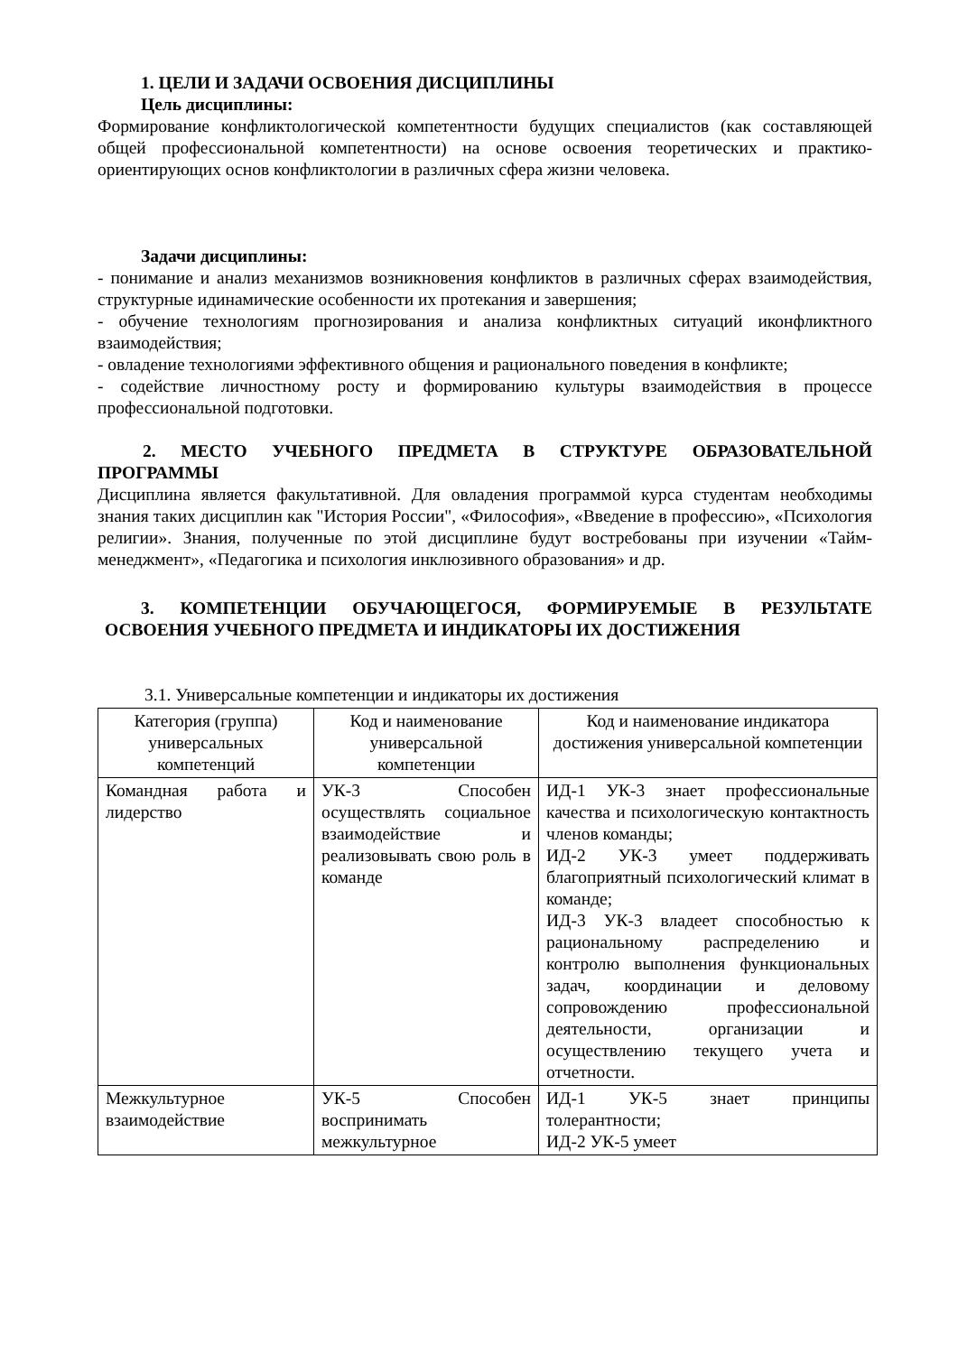1. ЦЕЛИ И ЗАДАЧИ ОСВОЕНИЯ ДИСЦИПЛИНЫ
Цель дисциплины:
Формирование конфликтологической компетентности будущих специалистов (как составляющей общей профессиональной компетентности) на основе освоения теоретических и практико-ориентирующих основ конфликтологии в различных сфера жизни человека.
Задачи дисциплины:
- понимание и анализ механизмов возникновения конфликтов в различных сферах взаимодействия, структурные идинамические особенности их протекания и завершения;
- обучение технологиям прогнозирования и анализа конфликтных ситуаций иконфликтного взаимодействия;
- овладение технологиями эффективного общения и рационального поведения в конфликте;
- содействие личностному росту и формированию культуры взаимодействия в процессе профессиональной подготовки.
2. МЕСТО УЧЕБНОГО ПРЕДМЕТА В СТРУКТУРЕ ОБРАЗОВАТЕЛЬНОЙ ПРОГРАММЫ
Дисциплина является факультативной. Для овладения программой курса студентам необходимы знания таких дисциплин как "История России", «Философия», «Введение в профессию», «Психология религии». Знания, полученные по этой дисциплине будут востребованы при изучении «Тайм- менеджмент», «Педагогика и психология инклюзивного образования» и др.
3. КОМПЕТЕНЦИИ ОБУЧАЮЩЕГОСЯ, ФОРМИРУЕМЫЕ В РЕЗУЛЬТАТЕ ОСВОЕНИЯ УЧЕБНОГО ПРЕДМЕТА И ИНДИКАТОРЫ ИХ ДОСТИЖЕНИЯ
3.1. Универсальные компетенции и индикаторы их достижения
| Категория (группа) универсальных компетенций | Код и наименование универсальной компетенции | Код и наименование индикатора достижения универсальной компетенции |
| --- | --- | --- |
| Командная работа и лидерство | УК-3 Способен осуществлять социальное взаимодействие и реализовывать свою роль в команде | ИД-1 УК-3 знает профессиональные качества и психологическую контактность членов команды; ИД-2 УК-3 умеет поддерживать благоприятный психологический климат в команде; ИД-3 УК-3 владеет способностью к рациональному распределению и контролю выполнения функциональных задач, координации и деловому сопровождению профессиональной деятельности, организации и осуществлению текущего учета и отчетности. |
| Межкультурное взаимодействие | УК-5 Способен воспринимать межкультурное | ИД-1 УК-5 знает принципы толерантности; ИД-2 УК-5 умеет |